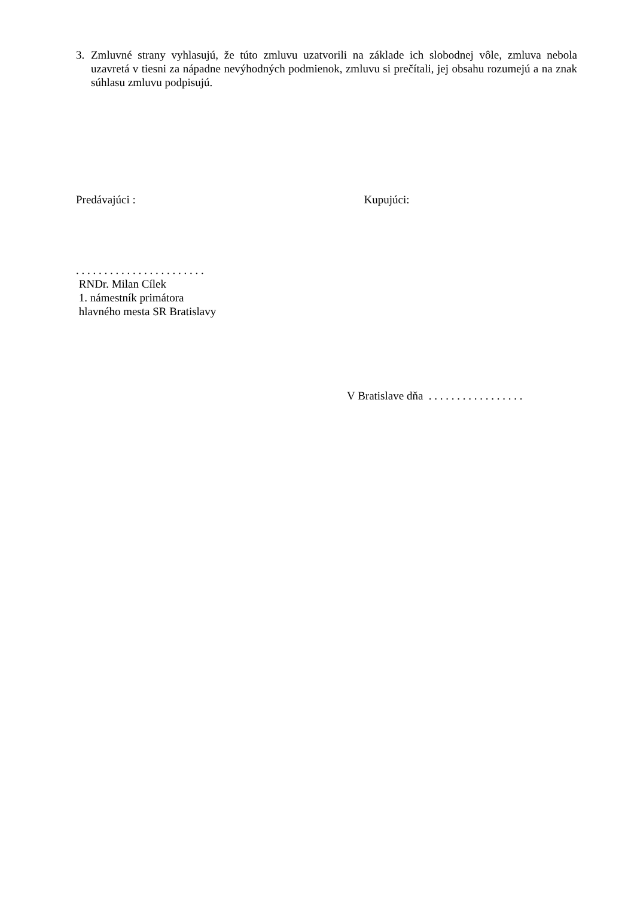3. Zmluvné strany vyhlasujú, že túto zmluvu uzatvorili na základe ich slobodnej vôle, zmluva nebola uzavretá v tiesni za nápadne nevýhodných podmienok, zmluvu si prečítali, jej obsahu rozumejú a na znak súhlasu zmluvu podpisujú.
Predávajúci : Kupujúci:
. . . . . . . . . . . . . . . . . . . . . . .
RNDr. Milan Cílek
1. námestník primátora
hlavného mesta SR Bratislavy
V Bratislave dňa . . . . . . . . . . . . . . . . .